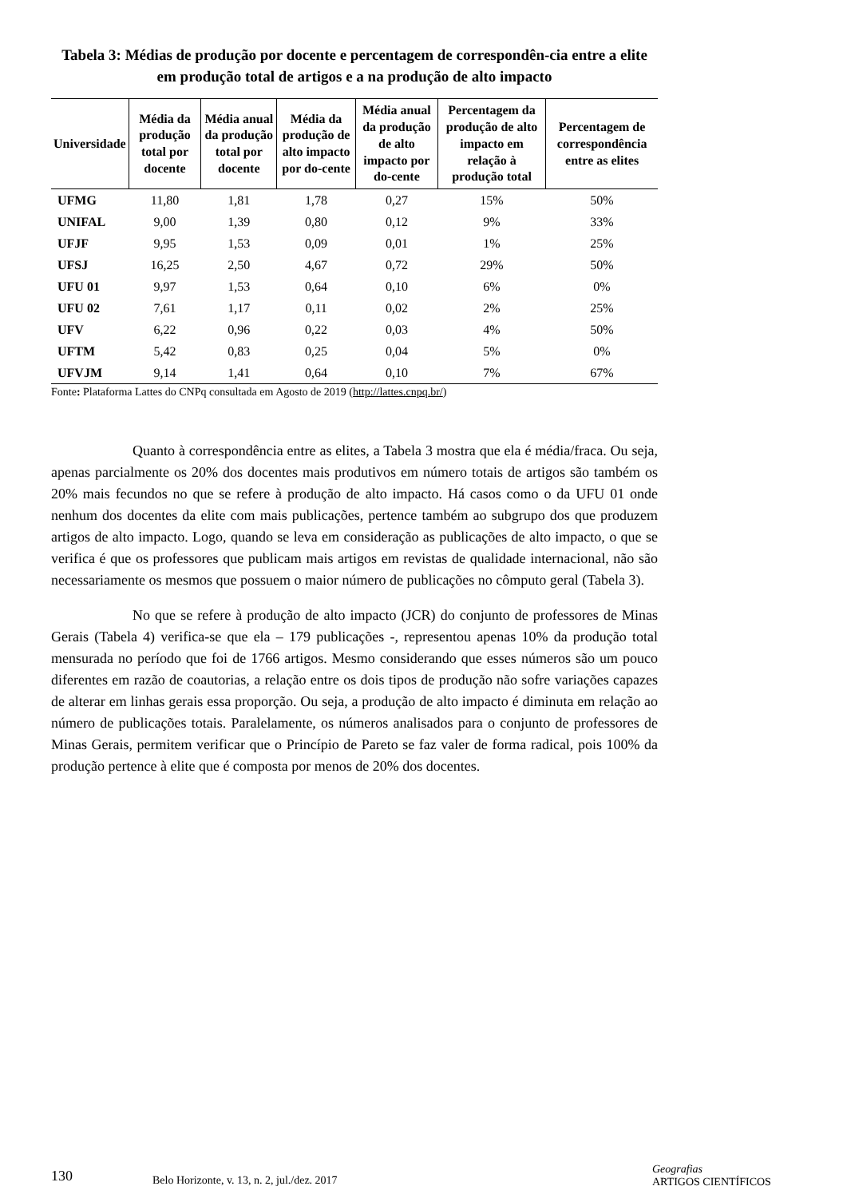Tabela 3: Médias de produção por docente e percentagem de correspondên-cia entre a elite em produção total de artigos e a na produção de alto impacto
| Universidade | Média da produção total por docente | Média anual da produção total por docente | Média da produção de alto impacto por do-cente | Média anual da produção de alto impacto por do-cente | Percentagem da produção de alto impacto em relação à produção total | Percentagem de correspondência entre as elites |
| --- | --- | --- | --- | --- | --- | --- |
| UFMG | 11,80 | 1,81 | 1,78 | 0,27 | 15% | 50% |
| UNIFAL | 9,00 | 1,39 | 0,80 | 0,12 | 9% | 33% |
| UFJF | 9,95 | 1,53 | 0,09 | 0,01 | 1% | 25% |
| UFSJ | 16,25 | 2,50 | 4,67 | 0,72 | 29% | 50% |
| UFU 01 | 9,97 | 1,53 | 0,64 | 0,10 | 6% | 0% |
| UFU 02 | 7,61 | 1,17 | 0,11 | 0,02 | 2% | 25% |
| UFV | 6,22 | 0,96 | 0,22 | 0,03 | 4% | 50% |
| UFTM | 5,42 | 0,83 | 0,25 | 0,04 | 5% | 0% |
| UFVJM | 9,14 | 1,41 | 0,64 | 0,10 | 7% | 67% |
Fonte: Plataforma Lattes do CNPq consultada em Agosto de 2019 (http://lattes.cnpq.br/)
Quanto à correspondência entre as elites, a Tabela 3 mostra que ela é média/fraca. Ou seja, apenas parcialmente os 20% dos docentes mais produtivos em número totais de artigos são também os 20% mais fecundos no que se refere à produção de alto impacto. Há casos como o da UFU 01 onde nenhum dos docentes da elite com mais publicações, pertence também ao subgrupo dos que produzem artigos de alto impacto. Logo, quando se leva em consideração as publicações de alto impacto, o que se verifica é que os professores que publicam mais artigos em revistas de qualidade internacional, não são necessariamente os mesmos que possuem o maior número de publicações no cômputo geral (Tabela 3).
No que se refere à produção de alto impacto (JCR) do conjunto de professores de Minas Gerais (Tabela 4) verifica-se que ela – 179 publicações -, representou apenas 10% da produção total mensurada no período que foi de 1766 artigos. Mesmo considerando que esses números são um pouco diferentes em razão de coautorias, a relação entre os dois tipos de produção não sofre variações capazes de alterar em linhas gerais essa proporção. Ou seja, a produção de alto impacto é diminuta em relação ao número de publicações totais. Paralelamente, os números analisados para o conjunto de professores de Minas Gerais, permitem verificar que o Princípio de Pareto se faz valer de forma radical, pois 100% da produção pertence à elite que é composta por menos de 20% dos docentes.
130
Belo Horizonte, v. 13, n. 2, jul./dez. 2017
Geografias
ARTIGOS CIENTÍFICOS